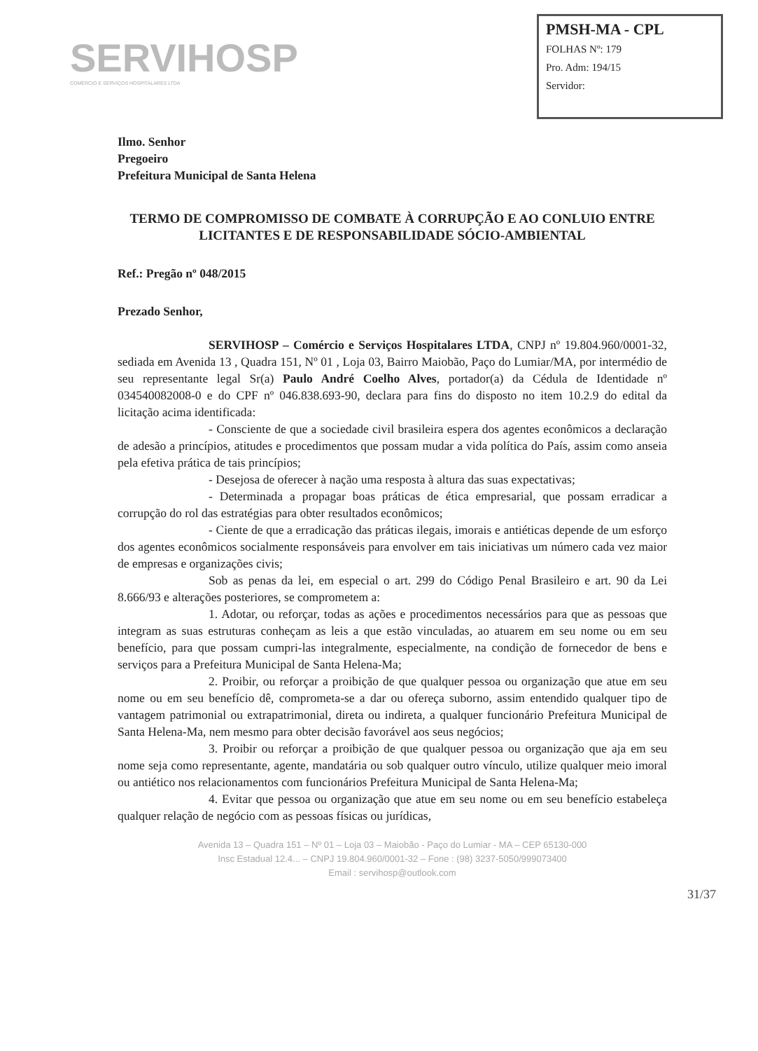SERVIHOSP
COMÉRCIO E SERVIÇOS HOSPITALARES LTDA
PMSH-MA - CPL
FOLHAS Nº: 179
Pro. Adm: 194/15
Servidor:
Ilmo. Senhor
Pregoeiro
Prefeitura Municipal de Santa Helena
TERMO DE COMPROMISSO DE COMBATE À CORRUPÇÃO E AO CONLUIO ENTRE LICITANTES E DE RESPONSABILIDADE SÓCIO-AMBIENTAL
Ref.: Pregão nº 048/2015
Prezado Senhor,
SERVIHOSP – Comércio e Serviços Hospitalares LTDA, CNPJ nº 19.804.960/0001-32, sediada em Avenida 13 , Quadra 151, Nº 01 , Loja 03, Bairro Maiobão, Paço do Lumiar/MA, por intermédio de seu representante legal Sr(a) Paulo André Coelho Alves, portador(a) da Cédula de Identidade nº 034540082008-0 e do CPF nº 046.838.693-90, declara para fins do disposto no item 10.2.9 do edital da licitação acima identificada:
- Consciente de que a sociedade civil brasileira espera dos agentes econômicos a declaração de adesão a princípios, atitudes e procedimentos que possam mudar a vida política do País, assim como anseia pela efetiva prática de tais princípios;
- Desejosa de oferecer à nação uma resposta à altura das suas expectativas;
- Determinada a propagar boas práticas de ética empresarial, que possam erradicar a corrupção do rol das estratégias para obter resultados econômicos;
- Ciente de que a erradicação das práticas ilegais, imorais e antiéticas depende de um esforço dos agentes econômicos socialmente responsáveis para envolver em tais iniciativas um número cada vez maior de empresas e organizações civis;
Sob as penas da lei, em especial o art. 299 do Código Penal Brasileiro e art. 90 da Lei 8.666/93 e alterações posteriores, se comprometem a:
1. Adotar, ou reforçar, todas as ações e procedimentos necessários para que as pessoas que integram as suas estruturas conheçam as leis a que estão vinculadas, ao atuarem em seu nome ou em seu benefício, para que possam cumpri-las integralmente, especialmente, na condição de fornecedor de bens e serviços para a Prefeitura Municipal de Santa Helena-Ma;
2. Proibir, ou reforçar a proibição de que qualquer pessoa ou organização que atue em seu nome ou em seu benefício dê, comprometa-se a dar ou ofereça suborno, assim entendido qualquer tipo de vantagem patrimonial ou extrapatrimonial, direta ou indireta, a qualquer funcionário Prefeitura Municipal de Santa Helena-Ma, nem mesmo para obter decisão favorável aos seus negócios;
3. Proibir ou reforçar a proibição de que qualquer pessoa ou organização que aja em seu nome seja como representante, agente, mandatária ou sob qualquer outro vínculo, utilize qualquer meio imoral ou antiético nos relacionamentos com funcionários Prefeitura Municipal de Santa Helena-Ma;
4. Evitar que pessoa ou organização que atue em seu nome ou em seu benefício estabeleça qualquer relação de negócio com as pessoas físicas ou jurídicas,
Avenida 13 – Quadra 151 – Nº 01 – Loja 03 – Maiobão - Paço do Lumiar - MA – CEP 65130-000
Insc Estadual 12.4... – CNPJ 19.804.960/0001-32 – Fone : (98) 3237-5050/999073400
Email : servihosp@outlook.com
31/37